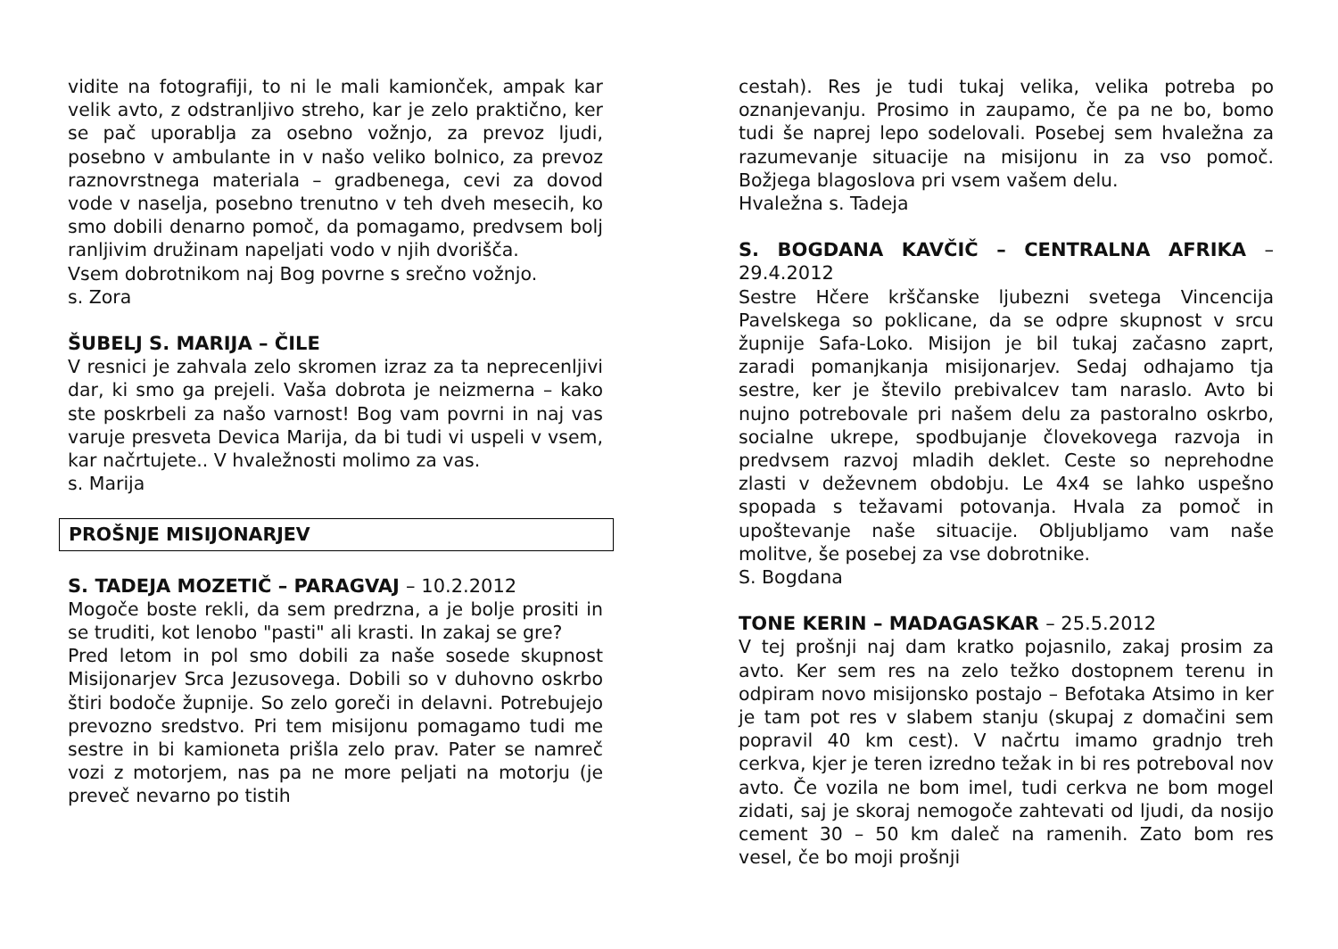vidite na fotografiji, to ni le mali kamionček, ampak kar velik avto, z odstranljivo streho, kar je zelo praktično, ker se pač uporablja za osebno vožnjo, za prevoz ljudi, posebno v ambulante in v našo veliko bolnico, za prevoz raznovrstnega materiala – gradbenega, cevi za dovod vode v naselja, posebno trenutno v teh dveh mesecih, ko smo dobili denarno pomoč, da pomagamo, predvsem bolj ranljivim družinam napeljati vodo v njih dvorišča.
Vsem dobrotnikom naj Bog povrne s srečno vožnjo.
s. Zora
ŠUBELJ S. MARIJA – ČILE
V resnici je zahvala zelo skromen izraz za ta neprecenljivi dar, ki smo ga prejeli. Vaša dobrota je neizmerna – kako ste poskrbeli za našo varnost! Bog vam povrni in naj vas varuje presveta Devica Marija, da bi tudi vi uspeli v vsem, kar načrtujete.. V hvaležnosti molimo za vas.
s. Marija
PROŠNJE MISIJONARJEV
S. TADEJA MOZETIČ – PARAGVAJ – 10.2.2012
Mogoče boste rekli, da sem predrzna, a je bolje prositi in se truditi, kot lenobo "pasti" ali krasti. In zakaj se gre?
Pred letom in pol smo dobili za naše sosede skupnost Misijonarjev Srca Jezusovega. Dobili so v duhovno oskrbo štiri bodoče župnije. So zelo goreči in delavni. Potrebujejo prevozno sredstvo. Pri tem misijonu pomagamo tudi me sestre in bi kamioneta prišla zelo prav. Pater se namreč vozi z motorjem, nas pa ne more peljati na motorju (je preveč nevarno po tistih
cestah). Res je tudi tukaj velika, velika potreba po oznanjevanju. Prosimo in zaupamo, če pa ne bo, bomo tudi še naprej lepo sodelovali. Posebej sem hvaležna za razumevanje situacije na misijonu in za vso pomoč. Božjega blagoslova pri vsem vašem delu.
Hvaležna s. Tadeja
S. BOGDANA KAVČIČ – CENTRALNA AFRIKA – 29.4.2012
Sestre Hčere krščanske ljubezni svetega Vincencija Pavelskega so poklicane, da se odpre skupnost v srcu župnije Safa-Loko. Misijon je bil tukaj začasno zaprt, zaradi pomanjkanja misijonarjev. Sedaj odhajamo tja sestre, ker je število prebivalcev tam naraslo. Avto bi nujno potrebovale pri našem delu za pastoralno oskrbo, socialne ukrepe, spodbujanje človekovega razvoja in predvsem razvoj mladih deklet. Ceste so neprehodne zlasti v deževnem obdobju. Le 4x4 se lahko uspešno spopada s težavami potovanja. Hvala za pomoč in upoštevanje naše situacije. Obljubljamo vam naše molitve, še posebej za vse dobrotnike.
S. Bogdana
TONE KERIN – MADAGASKAR – 25.5.2012
V tej prošnji naj dam kratko pojasnilo, zakaj prosim za avto. Ker sem res na zelo težko dostopnem terenu in odpiram novo misijonsko postajo – Befotaka Atsimo in ker je tam pot res v slabem stanju (skupaj z domačini sem popravil 40 km cest). V načrtu imamo gradnjo treh cerkva, kjer je teren izredno težak in bi res potreboval nov avto. Če vozila ne bom imel, tudi cerkva ne bom mogel zidati, saj je skoraj nemogoče zahtevati od ljudi, da nosijo cement 30 – 50 km daleč na ramenih. Zato bom res vesel, če bo moji prošnji